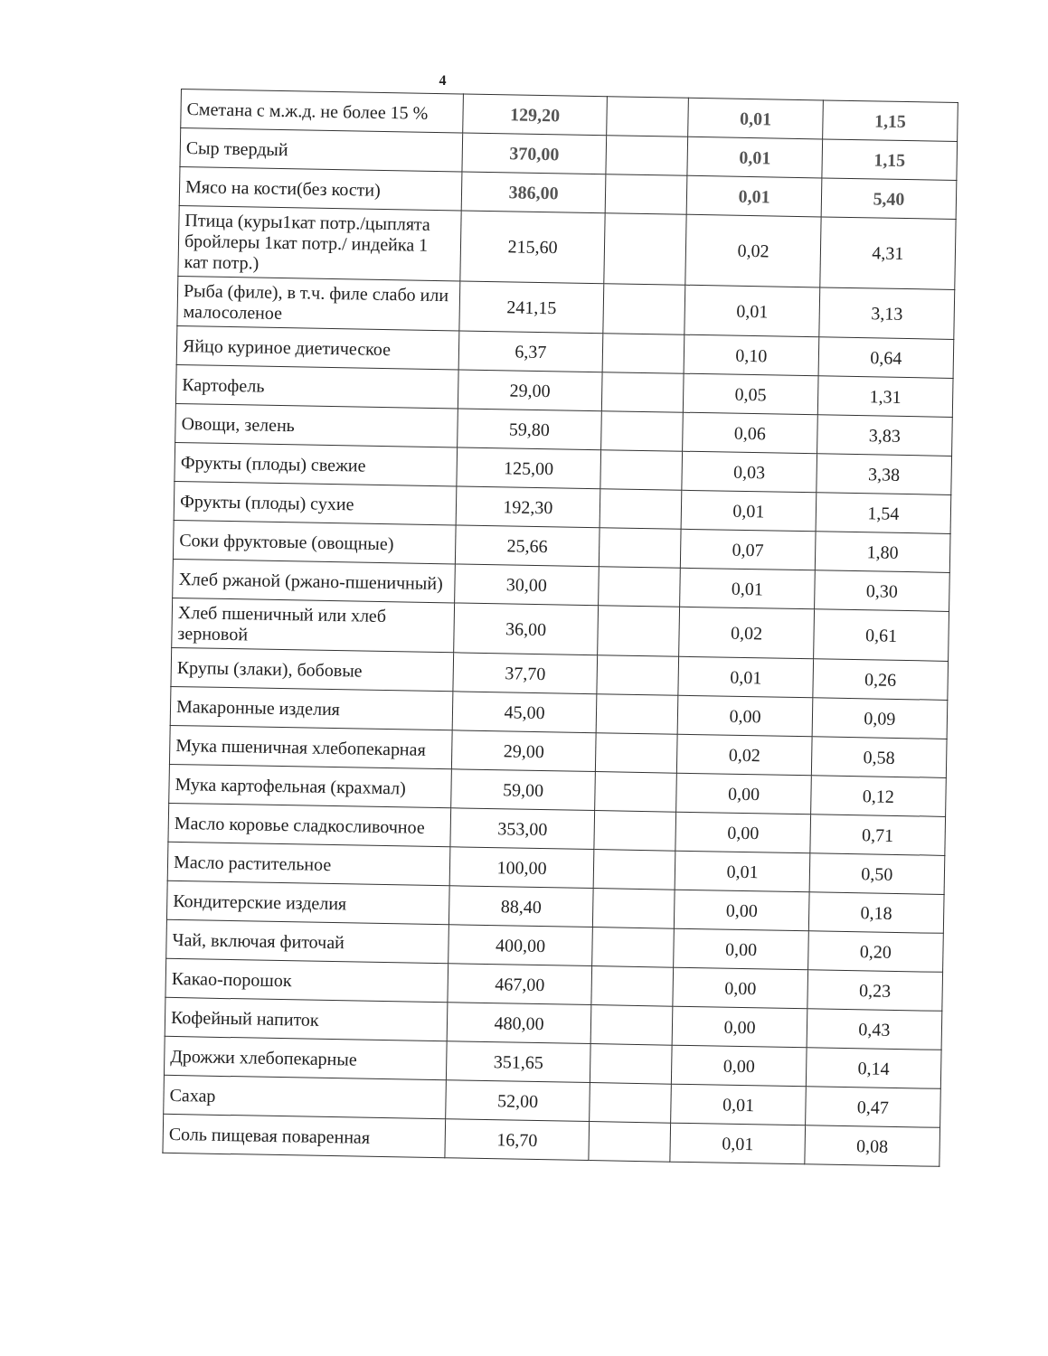4
| Сметана с м.ж.д. не более 15 % | 129,20 | | 0,01 | 1,15 |
| Сыр твердый | 370,00 | | 0,01 | 1,15 |
| Мясо на кости(без кости) | 386,00 | | 0,01 | 5,40 |
| Птица (куры1кат потр./цыплята бройлеры 1кат потр./ индейка 1 кат потр.) | 215,60 | | 0,02 | 4,31 |
| Рыба (филе), в т.ч. филе слабо или малосоленое | 241,15 | | 0,01 | 3,13 |
| Яйцо куриное диетическое | 6,37 | | 0,10 | 0,64 |
| Картофель | 29,00 | | 0,05 | 1,31 |
| Овощи, зелень | 59,80 | | 0,06 | 3,83 |
| Фрукты (плоды) свежие | 125,00 | | 0,03 | 3,38 |
| Фрукты (плоды) сухие | 192,30 | | 0,01 | 1,54 |
| Соки фруктовые (овощные) | 25,66 | | 0,07 | 1,80 |
| Хлеб ржаной (ржано-пшеничный) | 30,00 | | 0,01 | 0,30 |
| Хлеб пшеничный или хлеб зерновой | 36,00 | | 0,02 | 0,61 |
| Крупы (злаки), бобовые | 37,70 | | 0,01 | 0,26 |
| Макаронные изделия | 45,00 | | 0,00 | 0,09 |
| Мука пшеничная хлебопекарная | 29,00 | | 0,02 | 0,58 |
| Мука картофельная (крахмал) | 59,00 | | 0,00 | 0,12 |
| Масло коровье сладкосливочное | 353,00 | | 0,00 | 0,71 |
| Масло растительное | 100,00 | | 0,01 | 0,50 |
| Кондитерские изделия | 88,40 | | 0,00 | 0,18 |
| Чай, включая фиточай | 400,00 | | 0,00 | 0,20 |
| Какао-порошок | 467,00 | | 0,00 | 0,23 |
| Кофейный напиток | 480,00 | | 0,00 | 0,43 |
| Дрожжи хлебопекарные | 351,65 | | 0,00 | 0,14 |
| Сахар | 52,00 | | 0,01 | 0,47 |
| Соль пищевая поваренная | 16,70 | | 0,01 | 0,08 |